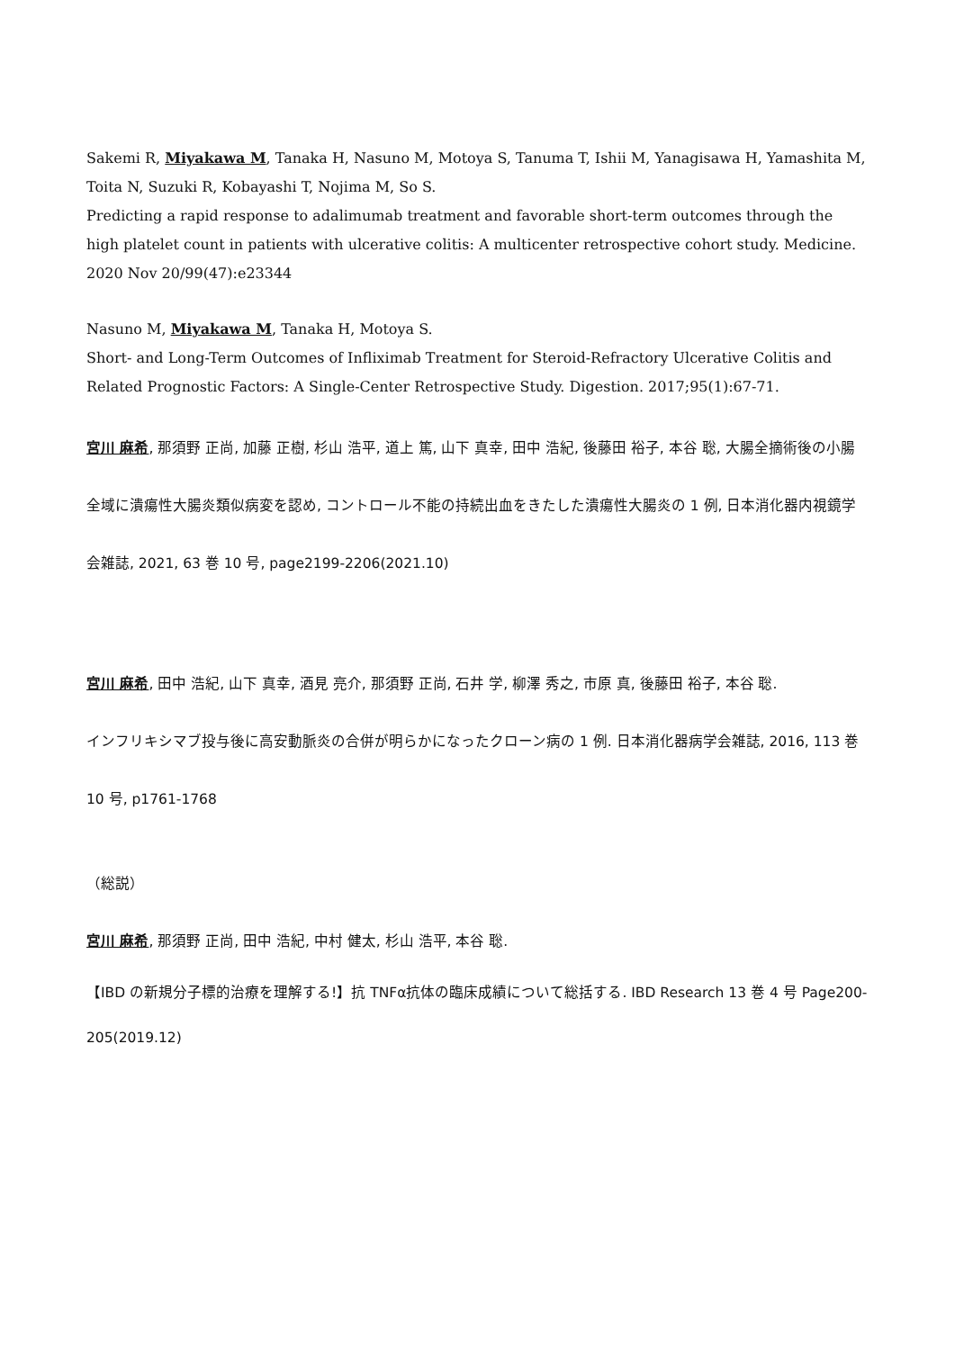Sakemi R, Miyakawa M, Tanaka H, Nasuno M, Motoya S, Tanuma T, Ishii M, Yanagisawa H, Yamashita M, Toita N, Suzuki R, Kobayashi T, Nojima M, So S.
Predicting a rapid response to adalimumab treatment and favorable short-term outcomes through the high platelet count in patients with ulcerative colitis: A multicenter retrospective cohort study. Medicine. 2020 Nov 20/99(47):e23344
Nasuno M, Miyakawa M, Tanaka H, Motoya S.
Short- and Long-Term Outcomes of Infliximab Treatment for Steroid-Refractory Ulcerative Colitis and Related Prognostic Factors: A Single-Center Retrospective Study. Digestion. 2017;95(1):67-71.
宮川 麻希, 那須野 正尚, 加藤 正樹, 杉山 浩平, 道上 篤, 山下 真幸, 田中 浩紀, 後藤田 裕子, 本谷 聡, 大腸全摘術後の小腸全域に潰瘍性大腸炎類似病変を認め, コントロール不能の持続出血をきたした潰瘍性大腸炎の 1 例, 日本消化器内視鏡学会雑誌, 2021, 63 巻 10 号, page2199-2206(2021.10)
宮川 麻希, 田中 浩紀, 山下 真幸, 酒見 亮介, 那須野 正尚, 石井 学, 柳澤 秀之, 市原 真, 後藤田 裕子, 本谷 聡.
インフリキシマブ投与後に高安動脈炎の合併が明らかになったクローン病の 1 例. 日本消化器病学会雑誌, 2016, 113 巻 10 号, p1761-1768
（総説）
宮川 麻希, 那須野 正尚, 田中 浩紀, 中村 健太, 杉山 浩平, 本谷 聡.
【IBD の新規分子標的治療を理解する!】抗 TNFα抗体の臨床成績について総括する. IBD Research 13 巻 4 号 Page200-205(2019.12)